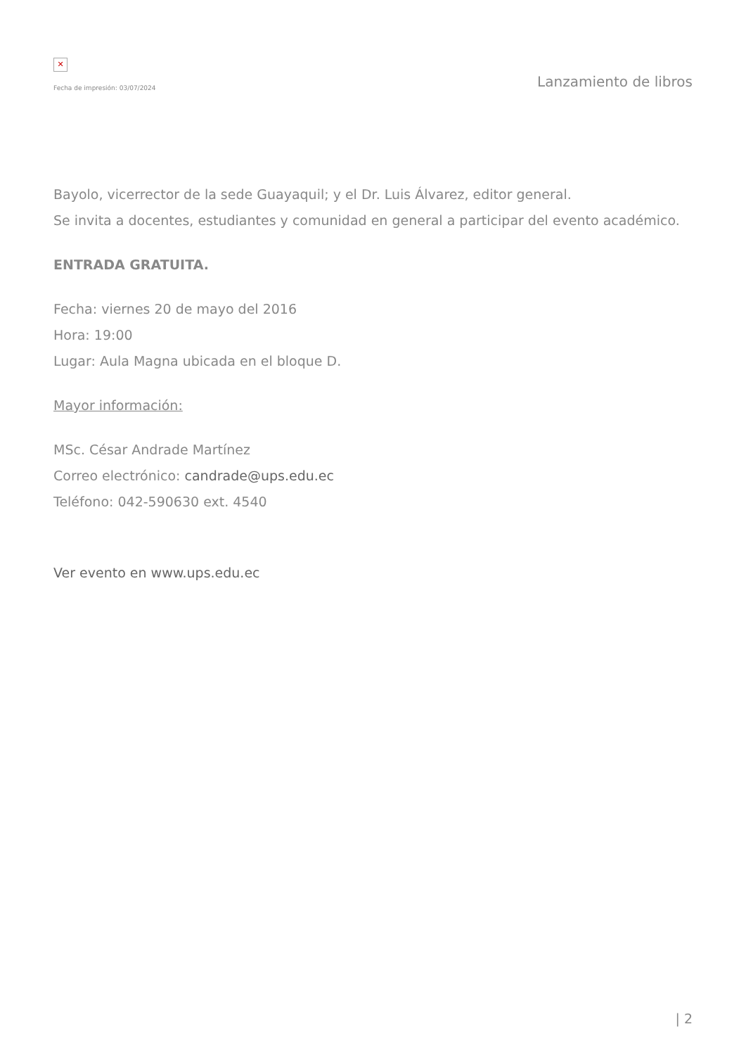✕
Fecha de impresión: 03/07/2024
Lanzamiento de libros
Bayolo, vicerrector de la sede Guayaquil; y el Dr. Luis Álvarez, editor general.
Se invita a docentes, estudiantes y comunidad en general a participar del evento académico.
ENTRADA GRATUITA.
Fecha: viernes 20 de mayo del 2016
Hora: 19:00
Lugar: Aula Magna ubicada en el bloque D.
Mayor información:
MSc. César Andrade Martínez
Correo electrónico: candrade@ups.edu.ec
Teléfono: 042-590630 ext. 4540
Ver evento en www.ups.edu.ec
| 2